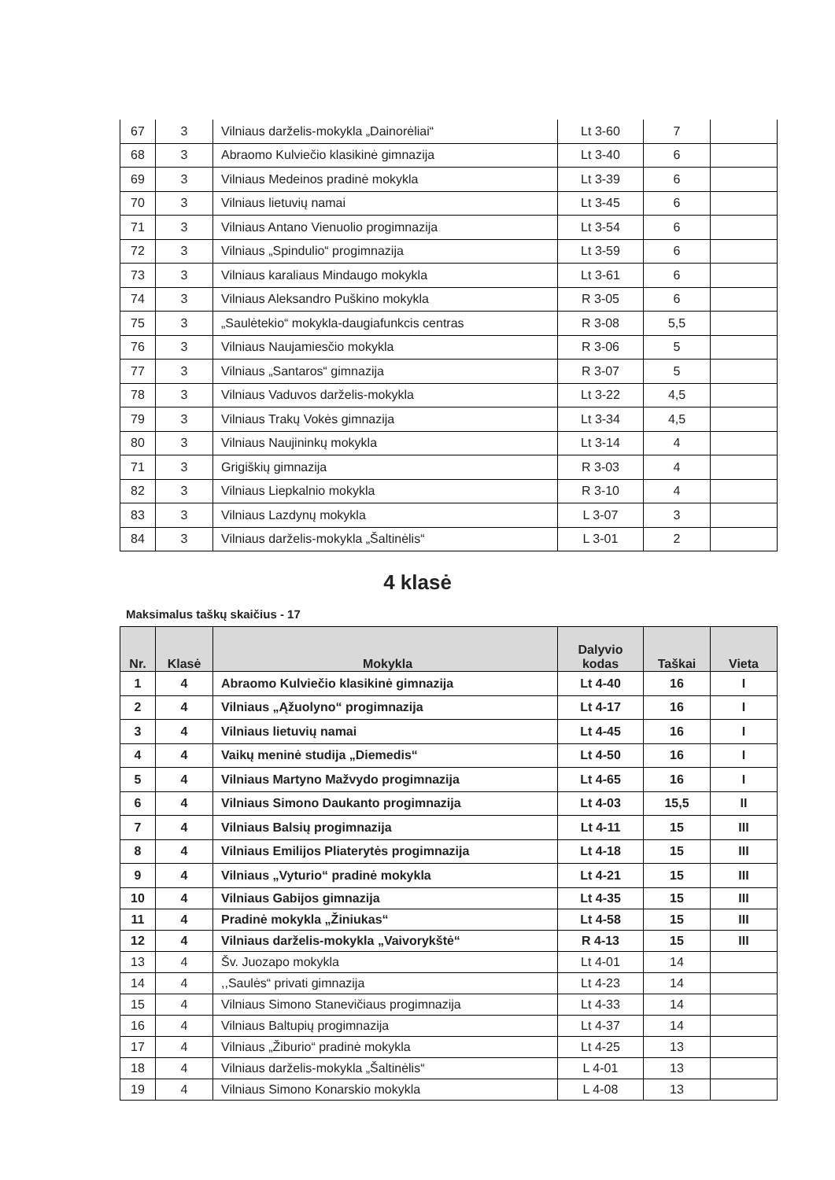| 67 | 3 | Vilniaus darželis-mokykla „Dainorėliai“ | Lt 3-60 | 7 | |
| 68 | 3 | Abraomo Kulviečio klasikinė gimnazija | Lt 3-40 | 6 | |
| 69 | 3 | Vilniaus Medeinos pradinė mokykla | Lt 3-39 | 6 | |
| 70 | 3 | Vilniaus lietuvių namai | Lt 3-45 | 6 | |
| 71 | 3 | Vilniaus Antano Vienuolio progimnazija | Lt 3-54 | 6 | |
| 72 | 3 | Vilniaus „Spindulio“ progimnazija | Lt 3-59 | 6 | |
| 73 | 3 | Vilniaus karaliaus Mindaugo mokykla | Lt 3-61 | 6 | |
| 74 | 3 | Vilniaus Aleksandro Puškino mokykla | R 3-05 | 6 | |
| 75 | 3 | „Saulėtekio“ mokykla-daugiafunkcis centras | R 3-08 | 5,5 | |
| 76 | 3 | Vilniaus Naujamiesčio mokykla | R 3-06 | 5 | |
| 77 | 3 | Vilniaus „Santaros“ gimnazija | R 3-07 | 5 | |
| 78 | 3 | Vilniaus Vaduvos darželis-mokykla | Lt 3-22 | 4,5 | |
| 79 | 3 | Vilniaus Trakų Vokės gimnazija | Lt 3-34 | 4,5 | |
| 80 | 3 | Vilniaus Naujininkų mokykla | Lt 3-14 | 4 | |
| 71 | 3 | Grigiškių gimnazija | R 3-03 | 4 | |
| 82 | 3 | Vilniaus Liepkalnio mokykla | R 3-10 | 4 | |
| 83 | 3 | Vilniaus Lazdynų mokykla | L 3-07 | 3 | |
| 84 | 3 | Vilniaus darželis-mokykla „Šaltinėlis“ | L 3-01 | 2 | |
4 klasė
Maksimalus taškų skaičius - 17
| Nr. | Klasė | Mokykla | Dalyvio kodas | Taškai | Vieta |
| --- | --- | --- | --- | --- | --- |
| 1 | 4 | Abraomo Kulviečio klasikinė gimnazija | Lt 4-40 | 16 | I |
| 2 | 4 | Vilniaus „Ąžuolyno“ progimnazija | Lt 4-17 | 16 | I |
| 3 | 4 | Vilniaus lietuvių namai | Lt 4-45 | 16 | I |
| 4 | 4 | Vaikų meninė studija „Diemedis“ | Lt 4-50 | 16 | I |
| 5 | 4 | Vilniaus Martyno Mažvydo progimnazija | Lt 4-65 | 16 | I |
| 6 | 4 | Vilniaus Simono Daukanto progimnazija | Lt 4-03 | 15,5 | II |
| 7 | 4 | Vilniaus Balsių progimnazija | Lt 4-11 | 15 | III |
| 8 | 4 | Vilniaus Emilijos Pliaterytės progimnazija | Lt 4-18 | 15 | III |
| 9 | 4 | Vilniaus „Vyturio“ pradinė mokykla | Lt 4-21 | 15 | III |
| 10 | 4 | Vilniaus Gabijos gimnazija | Lt 4-35 | 15 | III |
| 11 | 4 | Pradinė mokykla „Žiniukas“ | Lt 4-58 | 15 | III |
| 12 | 4 | Vilniaus darželis-mokykla „Vaivorykštė“ | R 4-13 | 15 | III |
| 13 | 4 | Šv. Juozapo mokykla | Lt 4-01 | 14 | |
| 14 | 4 | ,,Saulės“ privati gimnazija | Lt 4-23 | 14 | |
| 15 | 4 | Vilniaus Simono Stanevičiaus progimnazija | Lt 4-33 | 14 | |
| 16 | 4 | Vilniaus Baltupių progimnazija | Lt 4-37 | 14 | |
| 17 | 4 | Vilniaus „Žiburio“ pradinė mokykla | Lt 4-25 | 13 | |
| 18 | 4 | Vilniaus darželis-mokykla „Šaltinėlis“ | L 4-01 | 13 | |
| 19 | 4 | Vilniaus Simono Konarskio mokykla | L 4-08 | 13 | |